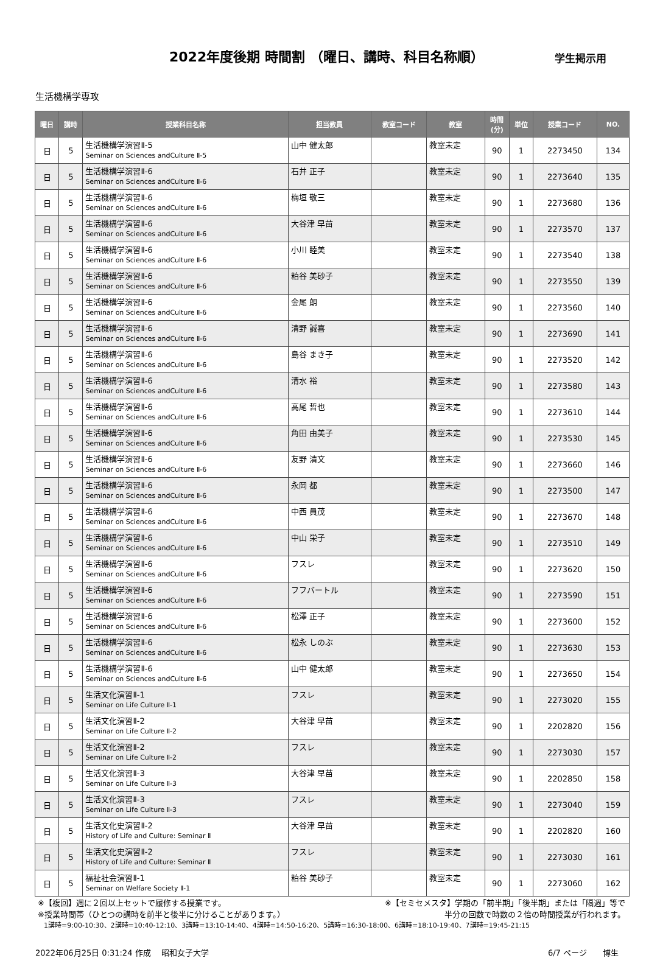2022年度後期 時間割 （曜日、講時、科目名称順）
学生掲示用
生活機構学専攻
| 曜日 | 講時 | 授業科目名称 | 担当教員 | 教室コード | 教室 | 時間 (分) | 単位 | 授業コード | NO. |
| --- | --- | --- | --- | --- | --- | --- | --- | --- | --- |
| 日 | 5 | 生活機構学演習Ⅱ-5 Seminar on Sciences andCulture Ⅱ-5 | 山中 健太郎 | | 教室未定 | 90 | 1 | 2273450 | 134 |
| 日 | 5 | 生活機構学演習Ⅱ-6 Seminar on Sciences andCulture Ⅱ-6 | 石井 正子 | | 教室未定 | 90 | 1 | 2273640 | 135 |
| 日 | 5 | 生活機構学演習Ⅱ-6 Seminar on Sciences andCulture Ⅱ-6 | 梅垣 敬三 | | 教室未定 | 90 | 1 | 2273680 | 136 |
| 日 | 5 | 生活機構学演習Ⅱ-6 Seminar on Sciences andCulture Ⅱ-6 | 大谷津 早苗 | | 教室未定 | 90 | 1 | 2273570 | 137 |
| 日 | 5 | 生活機構学演習Ⅱ-6 Seminar on Sciences andCulture Ⅱ-6 | 小川 睦美 | | 教室未定 | 90 | 1 | 2273540 | 138 |
| 日 | 5 | 生活機構学演習Ⅱ-6 Seminar on Sciences andCulture Ⅱ-6 | 粕谷 美砂子 | | 教室未定 | 90 | 1 | 2273550 | 139 |
| 日 | 5 | 生活機構学演習Ⅱ-6 Seminar on Sciences andCulture Ⅱ-6 | 金尾 朗 | | 教室未定 | 90 | 1 | 2273560 | 140 |
| 日 | 5 | 生活機構学演習Ⅱ-6 Seminar on Sciences andCulture Ⅱ-6 | 清野 誠喜 | | 教室未定 | 90 | 1 | 2273690 | 141 |
| 日 | 5 | 生活機構学演習Ⅱ-6 Seminar on Sciences andCulture Ⅱ-6 | 島谷 まき子 | | 教室未定 | 90 | 1 | 2273520 | 142 |
| 日 | 5 | 生活機構学演習Ⅱ-6 Seminar on Sciences andCulture Ⅱ-6 | 清水 裕 | | 教室未定 | 90 | 1 | 2273580 | 143 |
| 日 | 5 | 生活機構学演習Ⅱ-6 Seminar on Sciences andCulture Ⅱ-6 | 高尾 哲也 | | 教室未定 | 90 | 1 | 2273610 | 144 |
| 日 | 5 | 生活機構学演習Ⅱ-6 Seminar on Sciences andCulture Ⅱ-6 | 角田 由美子 | | 教室未定 | 90 | 1 | 2273530 | 145 |
| 日 | 5 | 生活機構学演習Ⅱ-6 Seminar on Sciences andCulture Ⅱ-6 | 友野 清文 | | 教室未定 | 90 | 1 | 2273660 | 146 |
| 日 | 5 | 生活機構学演習Ⅱ-6 Seminar on Sciences andCulture Ⅱ-6 | 永岡 都 | | 教室未定 | 90 | 1 | 2273500 | 147 |
| 日 | 5 | 生活機構学演習Ⅱ-6 Seminar on Sciences andCulture Ⅱ-6 | 中西 員茂 | | 教室未定 | 90 | 1 | 2273670 | 148 |
| 日 | 5 | 生活機構学演習Ⅱ-6 Seminar on Sciences andCulture Ⅱ-6 | 中山 栄子 | | 教室未定 | 90 | 1 | 2273510 | 149 |
| 日 | 5 | 生活機構学演習Ⅱ-6 Seminar on Sciences andCulture Ⅱ-6 | フスレ | | 教室未定 | 90 | 1 | 2273620 | 150 |
| 日 | 5 | 生活機構学演習Ⅱ-6 Seminar on Sciences andCulture Ⅱ-6 | フフバートル | | 教室未定 | 90 | 1 | 2273590 | 151 |
| 日 | 5 | 生活機構学演習Ⅱ-6 Seminar on Sciences andCulture Ⅱ-6 | 松澤 正子 | | 教室未定 | 90 | 1 | 2273600 | 152 |
| 日 | 5 | 生活機構学演習Ⅱ-6 Seminar on Sciences andCulture Ⅱ-6 | 松永 しのぶ | | 教室未定 | 90 | 1 | 2273630 | 153 |
| 日 | 5 | 生活機構学演習Ⅱ-6 Seminar on Sciences andCulture Ⅱ-6 | 山中 健太郎 | | 教室未定 | 90 | 1 | 2273650 | 154 |
| 日 | 5 | 生活文化演習Ⅱ-1 Seminar on Life Culture Ⅱ-1 | フスレ | | 教室未定 | 90 | 1 | 2273020 | 155 |
| 日 | 5 | 生活文化演習Ⅱ-2 Seminar on Life Culture Ⅱ-2 | 大谷津 早苗 | | 教室未定 | 90 | 1 | 2202820 | 156 |
| 日 | 5 | 生活文化演習Ⅱ-2 Seminar on Life Culture Ⅱ-2 | フスレ | | 教室未定 | 90 | 1 | 2273030 | 157 |
| 日 | 5 | 生活文化演習Ⅱ-3 Seminar on Life Culture Ⅱ-3 | 大谷津 早苗 | | 教室未定 | 90 | 1 | 2202850 | 158 |
| 日 | 5 | 生活文化演習Ⅱ-3 Seminar on Life Culture Ⅱ-3 | フスレ | | 教室未定 | 90 | 1 | 2273040 | 159 |
| 日 | 5 | 生活文化史演習Ⅱ-2 History of Life and Culture: Seminar Ⅱ | 大谷津 早苗 | | 教室未定 | 90 | 1 | 2202820 | 160 |
| 日 | 5 | 生活文化史演習Ⅱ-2 History of Life and Culture: Seminar Ⅱ | フスレ | | 教室未定 | 90 | 1 | 2273030 | 161 |
| 日 | 5 | 福祉社会演習Ⅱ-1 Seminar on Welfare Society Ⅱ-1 | 粕谷 美砂子 | | 教室未定 | 90 | 1 | 2273060 | 162 |
※【複回】週に２回以上セットで履修する授業です。 ※【セミセメスタ】学期の「前半期」「後半期」または「隔週」等で
※授業時間帯（ひとつの講時を前半と後半に分けることがあります。） 半分の回数で時数の２倍の時間授業が行われます。
1講時=9:00-10:30、2講時=10:40-12:10、3講時=13:10-14:40、4講時=14:50-16:20、5講時=16:30-18:00、6講時=18:10-19:40、7講時=19:45-21:15
2022年06月25日 0:31:24 作成　 昭和女子大学 6/7 ページ　　博生